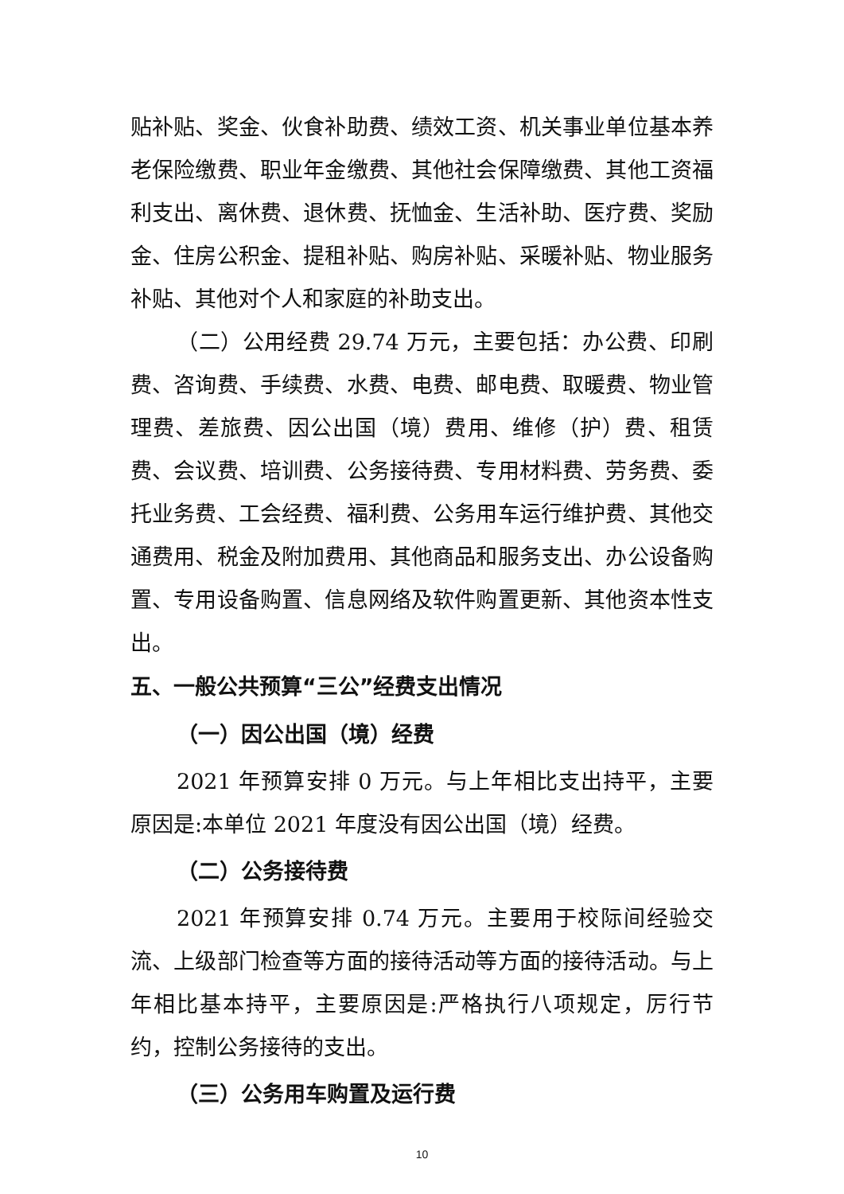贴补贴、奖金、伙食补助费、绩效工资、机关事业单位基本养老保险缴费、职业年金缴费、其他社会保障缴费、其他工资福利支出、离休费、退休费、抚恤金、生活补助、医疗费、奖励金、住房公积金、提租补贴、购房补贴、采暖补贴、物业服务补贴、其他对个人和家庭的补助支出。
（二）公用经费 29.74 万元，主要包括：办公费、印刷费、咨询费、手续费、水费、电费、邮电费、取暖费、物业管理费、差旅费、因公出国（境）费用、维修（护）费、租赁费、会议费、培训费、公务接待费、专用材料费、劳务费、委托业务费、工会经费、福利费、公务用车运行维护费、其他交通费用、税金及附加费用、其他商品和服务支出、办公设备购置、专用设备购置、信息网络及软件购置更新、其他资本性支出。
五、一般公共预算“三公”经费支出情况
（一）因公出国（境）经费
2021 年预算安排 0 万元。与上年相比支出持平，主要原因是:本单位 2021 年度没有因公出国（境）经费。
（二）公务接待费
2021 年预算安排 0.74 万元。主要用于校际间经验交流、上级部门检查等方面的接待活动等方面的接待活动。与上年相比基本持平，主要原因是:严格执行八项规定，厉行节约，控制公务接待的支出。
（三）公务用车购置及运行费
10